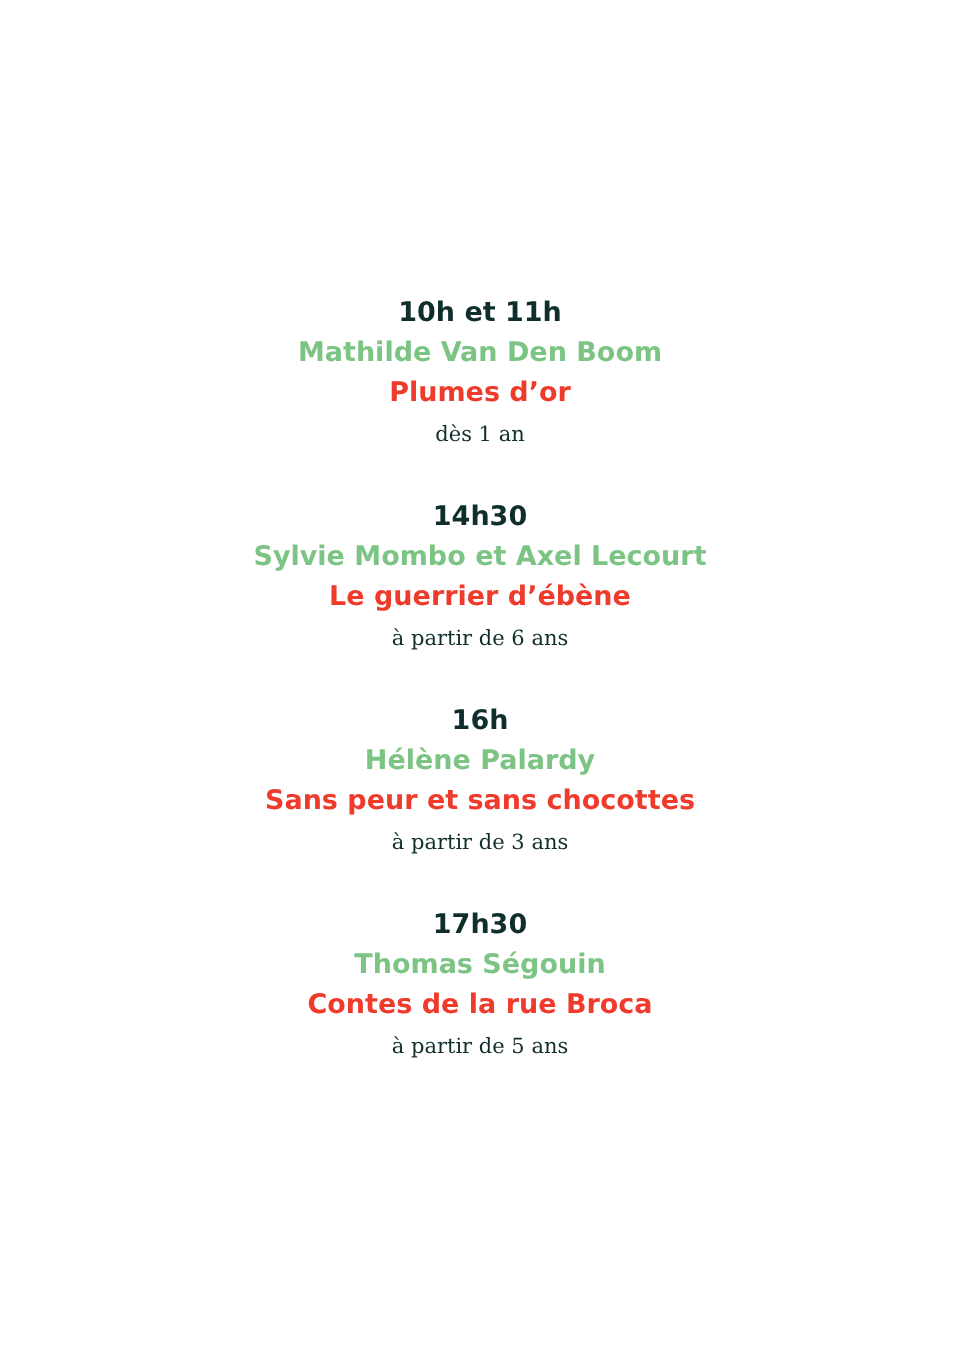10h et 11h
Mathilde Van Den Boom
Plumes d’or
dès 1 an
14h30
Sylvie Mombo et Axel Lecourt
Le guerrier d’ébène
à partir de 6 ans
16h
Hélène Palardy
Sans peur et sans chocottes
à partir de 3 ans
17h30
Thomas Ségouin
Contes de la rue Broca
à partir de 5 ans